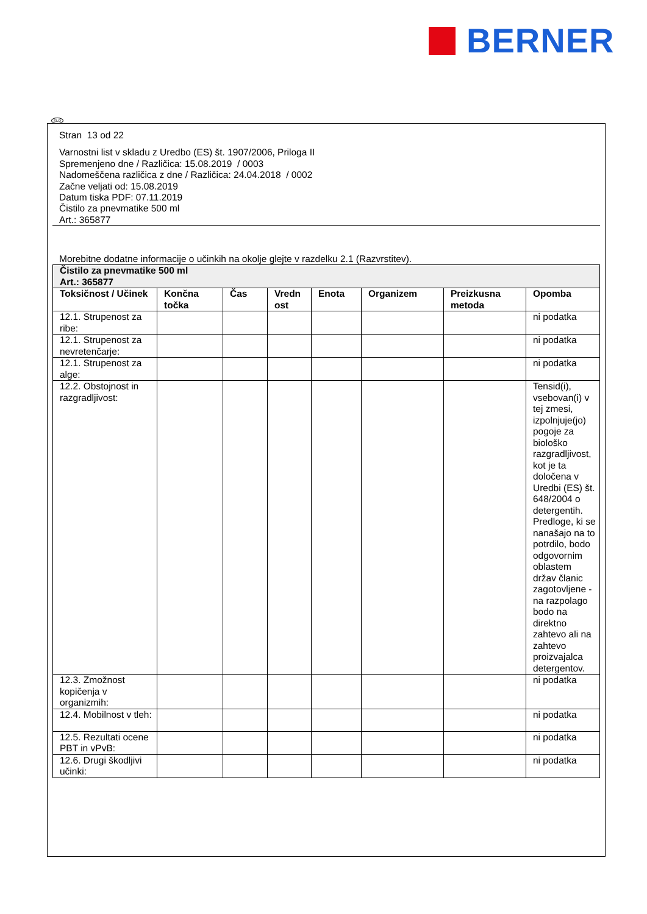BERNER
SLO
Stran 13 od 22
Varnostni list v skladu z Uredbo (ES) št. 1907/2006, Priloga II
Spremenjeno dne / Različica: 15.08.2019 / 0003
Nadomeščena različica z dne / Različica: 24.04.2018 / 0002
Začne veljati od: 15.08.2019
Datum tiska PDF: 07.11.2019
Čistilo za pnevmatike 500 ml
Art.: 365877
Morebitne dodatne informacije o učinkih na okolje glejte v razdelku 2.1 (Razvrstitev).
| Čistilo za pnevmatike 500 ml Art.: 365877 | | | | | | | |
| Toksičnost / Učinek | Končna točka | Čas | Vredn ost | Enota | Organizem | Preizkusna metoda | Opomba |
| 12.1. Strupenost za ribe: | | | | | | | ni podatka |
| 12.1. Strupenost za nevretenčarje: | | | | | | | ni podatka |
| 12.1. Strupenost za alge: | | | | | | | ni podatka |
| 12.2. Obstojnost in razgradljivost: | | | | | | | Tensid(i), vsebovan(i) v tej zmesi, izpolnjuje(jo) pogoje za biološko razgradljivost, kot je ta določena v Uredbi (ES) št. 648/2004 o detergentih. Predloge, ki se nanašajo na to potrdilo, bodo odgovornim oblastem držav članic zagotovljene - na razpolago bodo na direktno zahtevo ali na zahtevo proizvajalca detergentov. |
| 12.3. Zmožnost kopičenja v organizmih: | | | | | | | ni podatka |
| 12.4. Mobilnost v tleh: | | | | | | | ni podatka |
| 12.5. Rezultati ocene PBT in vPvB: | | | | | | | ni podatka |
| 12.6. Drugi škodljivi učinki: | | | | | | | ni podatka |